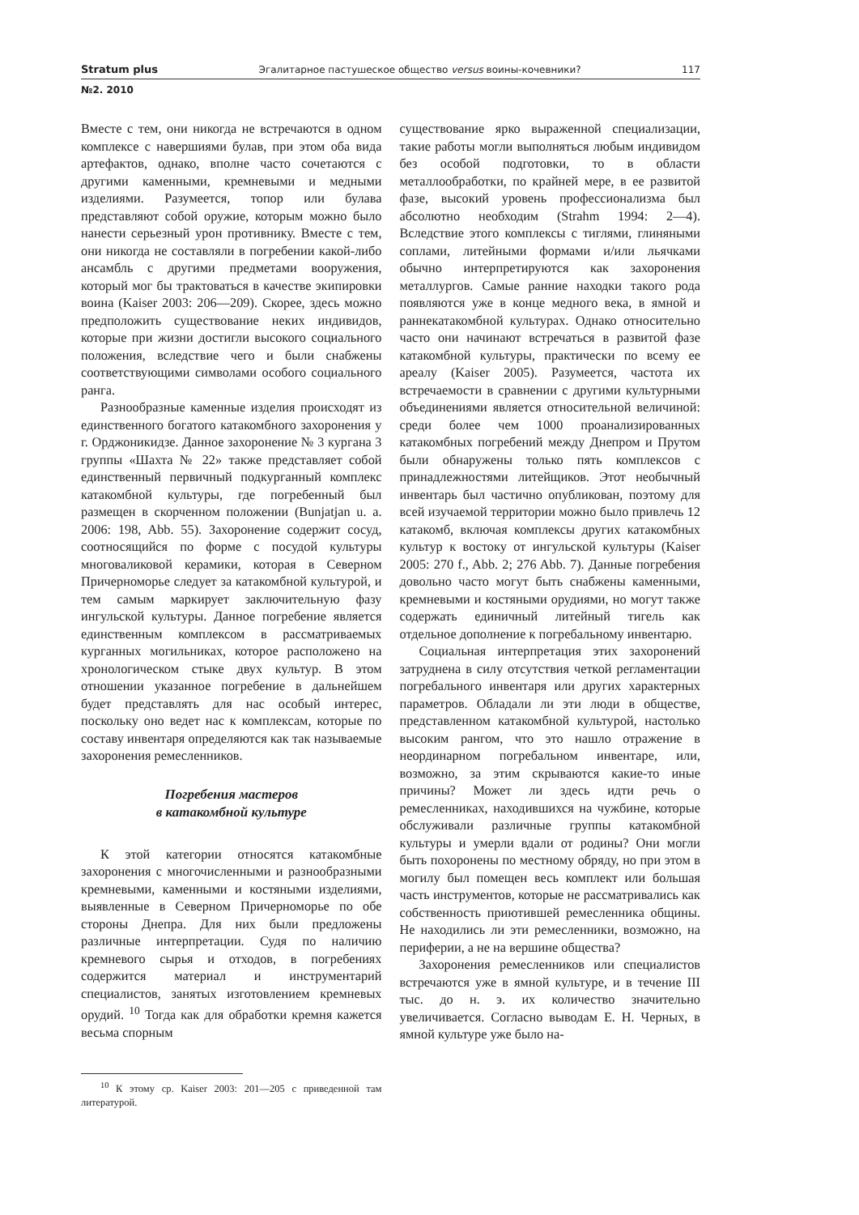Stratum plus Эгалитарное пастушеское общество versus воины-кочевники? 117
№2. 2010
Вместе с тем, они никогда не встречаются в одном комплексе с навершиями булав, при этом оба вида артефактов, однако, вполне часто сочетаются с другими каменными, кремневыми и медными изделиями. Разумеется, топор или булава представляют собой оружие, которым можно было нанести серьезный урон противнику. Вместе с тем, они никогда не составляли в погребении какой-либо ансамбль с другими предметами вооружения, который мог бы трактоваться в качестве экипировки воина (Kaiser 2003: 206—209). Скорее, здесь можно предположить существование неких индивидов, которые при жизни достигли высокого социального положения, вследствие чего и были снабжены соответствующими символами особого социального ранга.
Разнообразные каменные изделия происходят из единственного богатого катакомбного захоронения у г. Орджоникидзе. Данное захоронение № 3 кургана 3 группы «Шахта № 22» также представляет собой единственный первичный подкурганный комплекс катакомбной культуры, где погребенный был размещен в скорченном положении (Bunjatjan u. a. 2006: 198, Abb. 55). Захоронение содержит сосуд, соотносящийся по форме с посудой культуры многоваликовой керамики, которая в Северном Причерноморье следует за катакомбной культурой, и тем самым маркирует заключительную фазу ингульской культуры. Данное погребение является единственным комплексом в рассматриваемых курганных могильниках, которое расположено на хронологическом стыке двух культур. В этом отношении указанное погребение в дальнейшем будет представлять для нас особый интерес, поскольку оно ведет нас к комплексам, которые по составу инвентаря определяются как так называемые захоронения ремесленников.
Погребения мастеров
в катакомбной культуре
К этой категории относятся катакомбные захоронения с многочисленными и разнообразными кремневыми, каменными и костяными изделиями, выявленные в Северном Причерноморье по обе стороны Днепра. Для них были предложены различные интерпретации. Судя по наличию кремневого сырья и отходов, в погребениях содержится материал и инструментарий специалистов, занятых изготовлением кремневых орудий. <sup>10</sup> Тогда как для обработки кремня кажется весьма спорным
<sup>10</sup> К этому ср. Kaiser 2003: 201—205 с приведенной там литературой.
существование ярко выраженной специализации, такие работы могли выполняться любым индивидом без особой подготовки, то в области металлообработки, по крайней мере, в ее развитой фазе, высокий уровень профессионализма был абсолютно необходим (Strahm 1994: 2—4). Вследствие этого комплексы с тиглями, глиняными соплами, литейными формами и/или льячками обычно интерпретируются как захоронения металлургов. Самые ранние находки такого рода появляются уже в конце медного века, в ямной и раннекатакомбной культурах. Однако относительно часто они начинают встречаться в развитой фазе катакомбной культуры, практически по всему ее ареалу (Kaiser 2005). Разумеется, частота их встречаемости в сравнении с другими культурными объединениями является относительной величиной: среди более чем 1000 проанализированных катакомбных погребений между Днепром и Прутом были обнаружены только пять комплексов с принадлежностями литейщиков. Этот необычный инвентарь был частично опубликован, поэтому для всей изучаемой территории можно было привлечь 12 катакомб, включая комплексы других катакомбных культур к востоку от ингульской культуры (Kaiser 2005: 270 f., Abb. 2; 276 Abb. 7). Данные погребения довольно часто могут быть снабжены каменными, кремневыми и костяными орудиями, но могут также содержать единичный литейный тигель как отдельное дополнение к погребальному инвентарю.
Социальная интерпретация этих захоронений затруднена в силу отсутствия четкой регламентации погребального инвентаря или других характерных параметров. Обладали ли эти люди в обществе, представленном катакомбной культурой, настолько высоким рангом, что это нашло отражение в неординарном погребальном инвентаре, или, возможно, за этим скрываются какие-то иные причины? Может ли здесь идти речь о ремесленниках, находившихся на чужбине, которые обслуживали различные группы катакомбной культуры и умерли вдали от родины? Они могли быть похоронены по местному обряду, но при этом в могилу был помещен весь комплект или большая часть инструментов, которые не рассматривались как собственность приютившей ремесленника общины. Не находились ли эти ремесленники, возможно, на периферии, а не на вершине общества?
Захоронения ремесленников или специалистов встречаются уже в ямной культуре, и в течение III тыс. до н. э. их количество значительно увеличивается. Согласно выводам Е. Н. Черных, в ямной культуре уже было на-